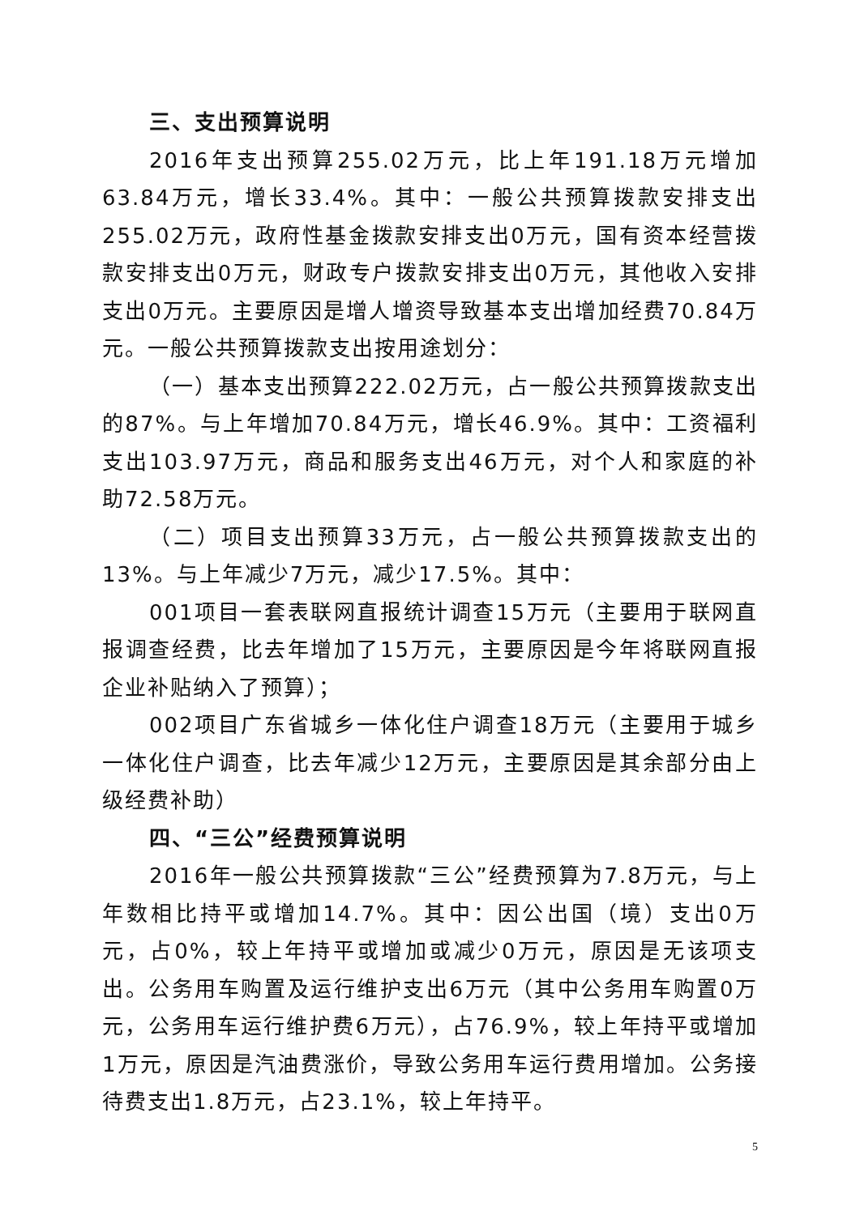三、支出预算说明
2016年支出预算255.02万元，比上年191.18万元增加63.84万元，增长33.4%。其中：一般公共预算拨款安排支出255.02万元，政府性基金拨款安排支出0万元，国有资本经营拨款安排支出0万元，财政专户拨款安排支出0万元，其他收入安排支出0万元。主要原因是增人增资导致基本支出增加经费70.84万元。一般公共预算拨款支出按用途划分：
（一）基本支出预算222.02万元，占一般公共预算拨款支出的87%。与上年增加70.84万元，增长46.9%。其中：工资福利支出103.97万元，商品和服务支出46万元，对个人和家庭的补助72.58万元。
（二）项目支出预算33万元，占一般公共预算拨款支出的13%。与上年减少7万元，减少17.5%。其中：
001项目一套表联网直报统计调查15万元（主要用于联网直报调查经费，比去年增加了15万元，主要原因是今年将联网直报企业补贴纳入了预算）；
002项目广东省城乡一体化住户调查18万元（主要用于城乡一体化住户调查，比去年减少12万元，主要原因是其余部分由上级经费补助）
四、“三公”经费预算说明
2016年一般公共预算拨款“三公”经费预算为7.8万元，与上年数相比持平或增加14.7%。其中：因公出国（境）支出0万元，占0%，较上年持平或增加或减少0万元，原因是无该项支出。公务用车购置及运行维护支出6万元（其中公务用车购置0万元，公务用车运行维护费6万元），占76.9%，较上年持平或增加1万元，原因是汽油费涨价，导致公务用车运行费用增加。公务接待费支出1.8万元，占23.1%，较上年持平。
5